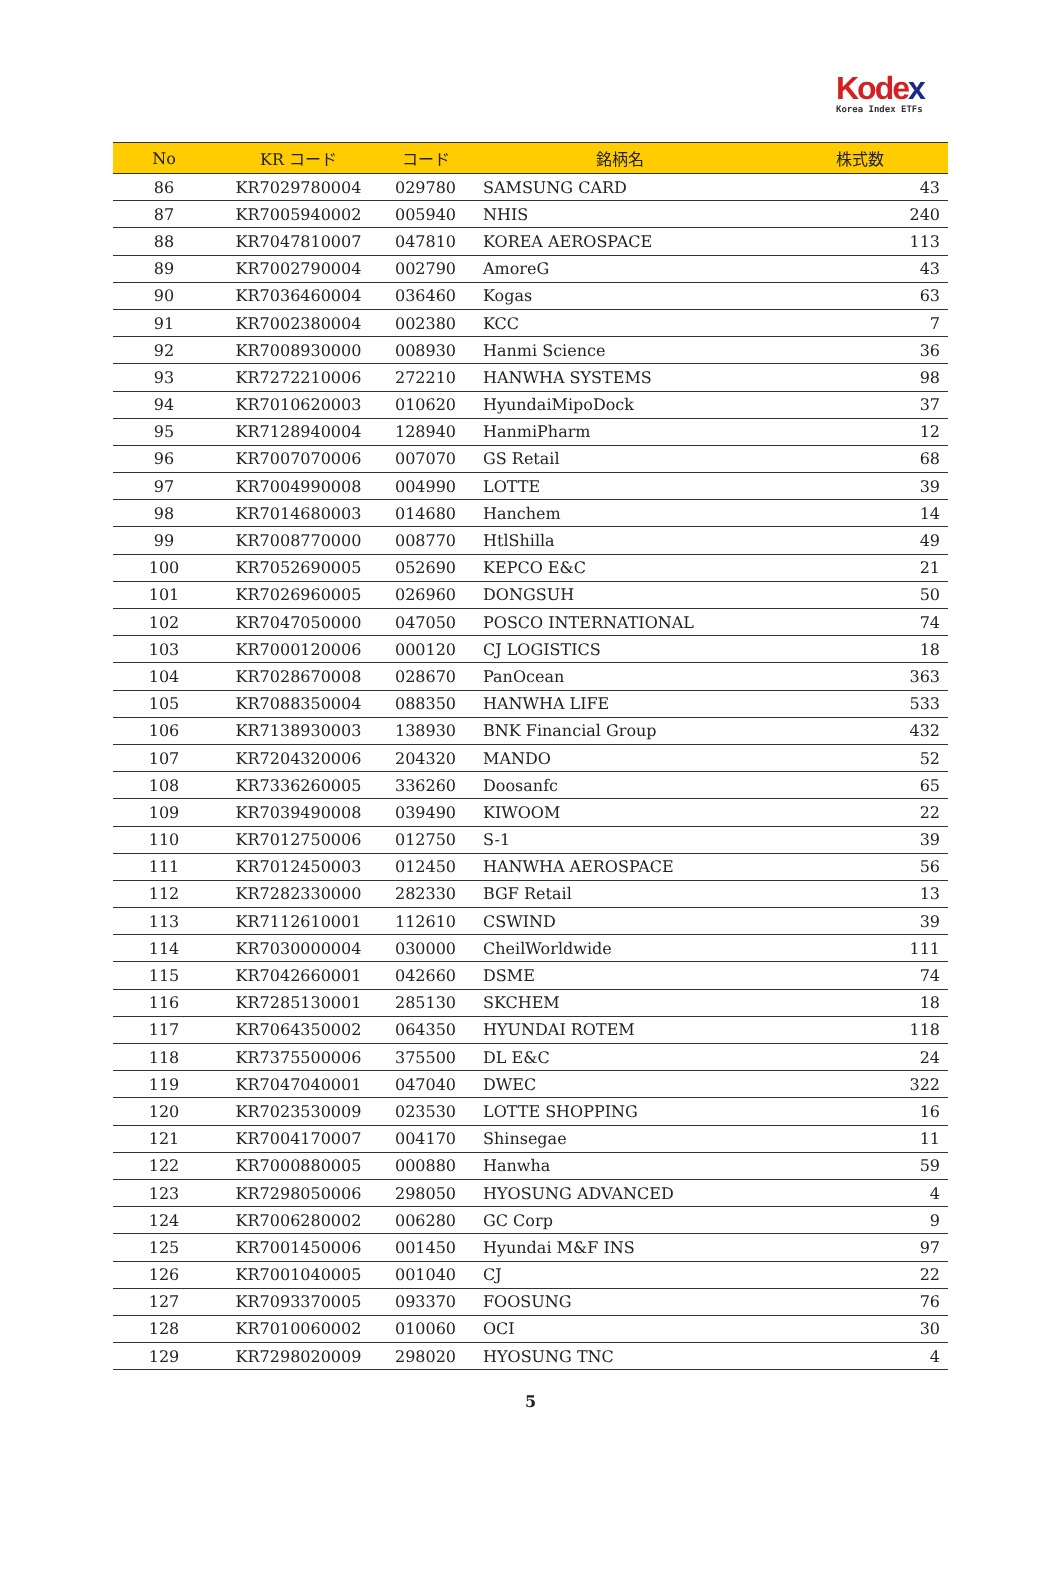Kodex
Korea Index ETFs
| No | KR コード | コード | 銘柄名 | 株式数 |
| --- | --- | --- | --- | --- |
| 86 | KR7029780004 | 029780 | SAMSUNG CARD | 43 |
| 87 | KR7005940002 | 005940 | NHIS | 240 |
| 88 | KR7047810007 | 047810 | KOREA AEROSPACE | 113 |
| 89 | KR7002790004 | 002790 | AmoreG | 43 |
| 90 | KR7036460004 | 036460 | Kogas | 63 |
| 91 | KR7002380004 | 002380 | KCC | 7 |
| 92 | KR7008930000 | 008930 | Hanmi Science | 36 |
| 93 | KR7272210006 | 272210 | HANWHA SYSTEMS | 98 |
| 94 | KR7010620003 | 010620 | HyundaiMipoDock | 37 |
| 95 | KR7128940004 | 128940 | HanmiPharm | 12 |
| 96 | KR7007070006 | 007070 | GS Retail | 68 |
| 97 | KR7004990008 | 004990 | LOTTE | 39 |
| 98 | KR7014680003 | 014680 | Hanchem | 14 |
| 99 | KR7008770000 | 008770 | HtlShilla | 49 |
| 100 | KR7052690005 | 052690 | KEPCO E&C | 21 |
| 101 | KR7026960005 | 026960 | DONGSUH | 50 |
| 102 | KR7047050000 | 047050 | POSCO INTERNATIONAL | 74 |
| 103 | KR7000120006 | 000120 | CJ LOGISTICS | 18 |
| 104 | KR7028670008 | 028670 | PanOcean | 363 |
| 105 | KR7088350004 | 088350 | HANWHA LIFE | 533 |
| 106 | KR7138930003 | 138930 | BNK Financial Group | 432 |
| 107 | KR7204320006 | 204320 | MANDO | 52 |
| 108 | KR7336260005 | 336260 | Doosanfc | 65 |
| 109 | KR7039490008 | 039490 | KIWOOM | 22 |
| 110 | KR7012750006 | 012750 | S-1 | 39 |
| 111 | KR7012450003 | 012450 | HANWHA AEROSPACE | 56 |
| 112 | KR7282330000 | 282330 | BGF Retail | 13 |
| 113 | KR7112610001 | 112610 | CSWIND | 39 |
| 114 | KR7030000004 | 030000 | CheilWorldwide | 111 |
| 115 | KR7042660001 | 042660 | DSME | 74 |
| 116 | KR7285130001 | 285130 | SKCHEM | 18 |
| 117 | KR7064350002 | 064350 | HYUNDAI ROTEM | 118 |
| 118 | KR7375500006 | 375500 | DL E&C | 24 |
| 119 | KR7047040001 | 047040 | DWEC | 322 |
| 120 | KR7023530009 | 023530 | LOTTE SHOPPING | 16 |
| 121 | KR7004170007 | 004170 | Shinsegae | 11 |
| 122 | KR7000880005 | 000880 | Hanwha | 59 |
| 123 | KR7298050006 | 298050 | HYOSUNG ADVANCED | 4 |
| 124 | KR7006280002 | 006280 | GC Corp | 9 |
| 125 | KR7001450006 | 001450 | Hyundai M&F INS | 97 |
| 126 | KR7001040005 | 001040 | CJ | 22 |
| 127 | KR7093370005 | 093370 | FOOSUNG | 76 |
| 128 | KR7010060002 | 010060 | OCI | 30 |
| 129 | KR7298020009 | 298020 | HYOSUNG TNC | 4 |
5